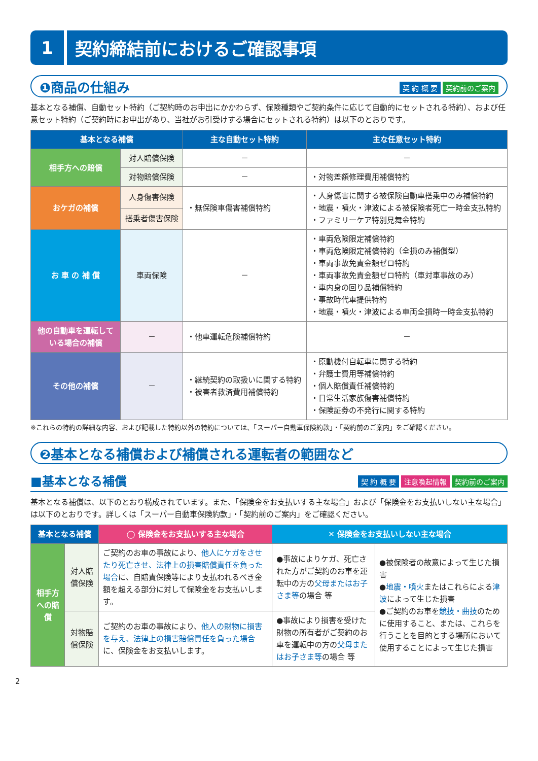1
契約締結前におけるご確認事項
❶商品の仕組み 契 約 概 要 契約前のご案内
基本となる補償、自動セット特約（ご契約時のお申出にかかわらず、保険種類やご契約条件に応じて自動的にセットされる特約）、および任意セット特約（ご契約時にお申出があり、当社がお引受けする場合にセットされる特約）は以下のとおりです。
| 基本となる補償 | | 主な自動セット特約 | 主な任意セット特約 |
| --- | --- | --- | --- |
| 相手方への賠償 | 対人賠償保険 | － | － |
| | 対物賠償保険 | － | ・対物差額修理費用補償特約 |
| おケガの補償 | 人身傷害保険 | ・無保険車傷害補償特約 | ・人身傷害に関する被保険自動車搭乗中のみ補償特約 ・地震・噴火・津波による被保険者死亡一時金支払特約 ・ファミリーケア特別見舞金特約 |
| | 搭乗者傷害保険 | | |
| お 車 の 補 償 | 車両保険 | － | ・車両危険限定補償特約 ・車両危険限定補償特約（全損のみ補償型） ・車両事故免責金額ゼロ特約 ・車両事故免責金額ゼロ特約（車対車事故のみ） ・車内身の回り品補償特約 ・事故時代車提供特約 ・地震・噴火・津波による車両全損時一時金支払特約 |
| 他の自動車を運転している場合の補償 | － | ・他車運転危険補償特約 | － |
| その他の補償 | － | ・継続契約の取扱いに関する特約 ・被害者救済費用補償特約 | ・原動機付自転車に関する特約 ・弁護士費用等補償特約 ・個人賠償責任補償特約 ・日常生活家族傷害補償特約 ・保険証券の不発行に関する特約 |
※これらの特約の詳細な内容、および記載した特約以外の特約については、「スーパー自動車保険約款」・「契約前のご案内」をご確認ください。
❷基本となる補償および補償される運転者の範囲など
■基本となる補償 契 約 概 要 注意喚起情報 契約前のご案内
基本となる補償は、以下のとおり構成されています。また、「保険金をお支払いする主な場合」および「保険金をお支払いしない主な場合」は以下のとおりです。詳しくは「スーパー自動車保険約款」・「契約前のご案内」をご確認ください。
| 基本となる補償 | | ◯ 保険金をお支払いする主な場合 | ✕ 保険金をお支払いしない主な場合 | |
| --- | --- | --- | --- | --- |
| 相手方への賠償 | 対人賠償保険 | ご契約のお車の事故により、 他人にケガをさせたり死亡させ、法律上の損害賠償責任を負った場合 に、自賠責保険等により支払われるべき金額を超える部分に対して保険金をお支払いします。 | ●事故によりケガ、死亡された方がご契約のお車を運転中の方の 父母またはお子さま等 の場合 等 | ●被保険者の故意によって生じた損害 ● 地震・噴火 またはこれらによる 津波 によって生じた損害 ●ご契約のお車を 競技・曲技 のために使用すること、または、これらを行うことを目的とする場所において使用することによって生じた損害 |
| | 対物賠償保険 | ご契約のお車の事故により、 他人の財物に損害を与え、法律上の損害賠償責任を負った場合 に、保険金をお支払いします。 | ●事故により損害を受けた財物の所有者がご契約のお車を運転中の方の 父母またはお子さま等 の場合 等 | |
2